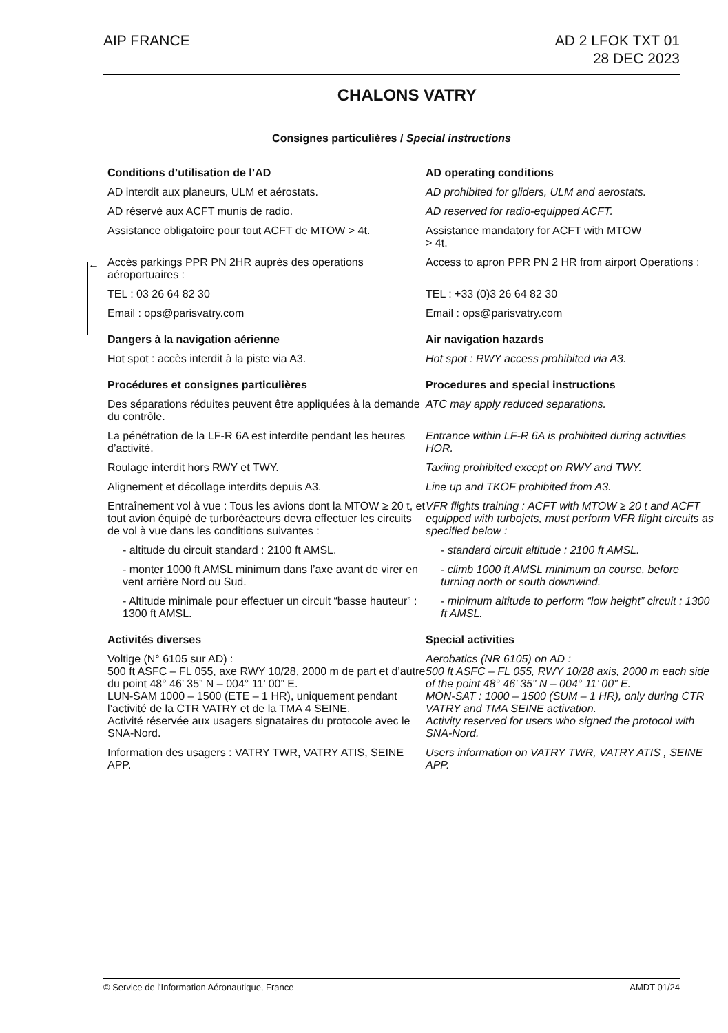AIP FRANCE AD 2 LFOK TXT 01
28 DEC 2023
CHALONS VATRY
Consignes particulières / Special instructions
←
Conditions d’utilisation de l’AD
AD operating conditions
AD interdit aux planeurs, ULM et aérostats.
AD prohibited for gliders, ULM and aerostats.
AD réservé aux ACFT munis de radio.
AD reserved for radio-equipped ACFT.
Assistance obligatoire pour tout ACFT de MTOW > 4t.
Assistance mandatory for ACFT with MTOW
> 4t.
Accès parkings PPR PN 2HR auprès des operations aéroportuaires :
Access to apron PPR PN 2 HR from airport Operations :
TEL : 03 26 64 82 30
TEL : +33 (0)3 26 64 82 30
Email : ops@parisvatry.com
Email : ops@parisvatry.com
Dangers à la navigation aérienne
Air navigation hazards
Hot spot : accès interdit à la piste via A3.
Hot spot : RWY access prohibited via A3.
Procédures et consignes particulières
Procedures and special instructions
Des séparations réduites peuvent être appliquées à la demande du contrôle.
ATC may apply reduced separations.
La pénétration de la LF-R 6A est interdite pendant les heures d’activité.
Entrance within LF-R 6A is prohibited during activities HOR.
Roulage interdit hors RWY et TWY.
Taxiing prohibited except on RWY and TWY.
Alignement et décollage interdits depuis A3.
Line up and TKOF prohibited from A3.
Entraînement vol à vue : Tous les avions dont la MTOW ≥ 20 t, et tout avion équipé de turboréacteurs devra effectuer les circuits de vol à vue dans les conditions suivantes :
VFR flights training : ACFT with MTOW ≥ 20 t and ACFT equipped with turbojets, must perform VFR flight circuits as specified below :
- altitude du circuit standard : 2100 ft AMSL.
- standard circuit altitude : 2100 ft AMSL.
- monter 1000 ft AMSL minimum dans l’axe avant de virer en vent arrière Nord ou Sud.
- climb 1000 ft AMSL minimum on course, before turning north or south downwind.
- Altitude minimale pour effectuer un circuit “basse hauteur” : 1300 ft AMSL.
- minimum altitude to perform “low height” circuit : 1300 ft AMSL.
Activités diverses
Special activities
Voltige (N° 6105 sur AD) :
500 ft ASFC – FL 055, axe RWY 10/28, 2000 m de part et d’autre du point 48° 46’ 35” N – 004° 11’ 00” E.
LUN-SAM 1000 – 1500 (ETE – 1 HR), uniquement pendant l’activité de la CTR VATRY et de la TMA 4 SEINE.
Activité réservée aux usagers signataires du protocole avec le SNA-Nord.
Aerobatics (NR 6105) on AD :
500 ft ASFC – FL 055, RWY 10/28 axis, 2000 m each side of the point 48° 46’ 35” N – 004° 11’ 00” E.
MON-SAT : 1000 – 1500 (SUM – 1 HR), only during CTR VATRY and TMA SEINE activation.
Activity reserved for users who signed the protocol with SNA-Nord.
Information des usagers : VATRY TWR, VATRY ATIS, SEINE APP.
Users information on VATRY TWR, VATRY ATIS , SEINE APP.
© Service de l'Information Aéronautique, France
AMDT 01/24